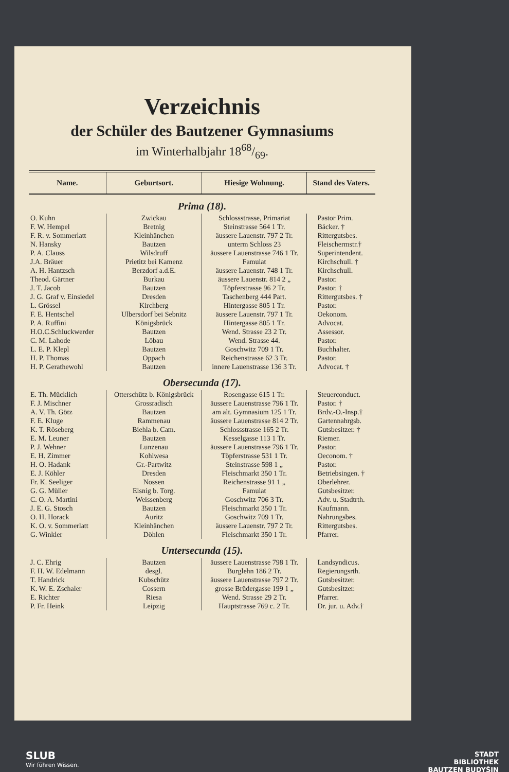Verzeichnis
der Schüler des Bautzener Gymnasiums
im Winterhalbjahr 1868/69.
| Name. | Geburtsort. | Hiesige Wohnung. | Stand des Vaters. |
| --- | --- | --- | --- |
| Prima (18). | | | |
| O. Kuhn | Zwickau | Schlossstrasse, Primariat | Pastor Prim. |
| F. W. Hempel | Bretnig | Steinstrasse 564 1 Tr. | Bäcker. † |
| F. R. v. Sommerlatt | Kleinhänchen | äussere Lauenstr. 797 2 Tr. | Rittergutsbes. |
| N. Hansky | Bautzen | unterm Schloss 23 | Fleischermstr.† |
| P. A. Clauss | Wilsdruff | äussere Lauenstrasse 746 1 Tr. | Superintendent. |
| J.A. Bräuer | Prietitz bei Kamenz | Famulat | Kirchschull. † |
| A. H. Hantzsch | Berzdorf a.d.E. | äussere Lauenstr. 748 1 Tr. | Kirchschull. |
| Theod. Gärtner | Burkau | äussere Lauenstr. 814 2 „ | Pastor. |
| J. T. Jacob | Bautzen | Töpferstrasse 96 2 Tr. | Pastor. † |
| J. G. Graf v. Einsiedel | Dresden | Taschenberg 444 Part. | Rittergutsbes. † |
| L. Grössel | Kirchberg | Hintergasse 805 1 Tr. | Pastor. |
| F. E. Hentschel | Ulbersdorf bei Sebnitz | äussere Lauenstr. 797 1 Tr. | Oekonom. |
| P. A. Ruffini | Königsbrück | Hintergasse 805 1 Tr. | Advocat. |
| H.O.C.Schluckwerder | Bautzen | Wend. Strasse 23 2 Tr. | Assessor. |
| C. M. Lahode | Löbau | Wend. Strasse 44. | Pastor. |
| L. E. P. Klepl | Bautzen | Goschwitz 709 1 Tr. | Buchhalter. |
| H. P. Thomas | Oppach | Reichenstrasse 62 3 Tr. | Pastor. |
| H. P. Gerathewohl | Bautzen | innere Lauenstrasse 136 3 Tr. | Advocat. † |
| Obersecunda (17). | | | |
| E. Th. Mücklich | Otterschütz b. Königsbrück | Rosengasse 615 1 Tr. | Steuerconduct. |
| F. J. Mischner | Grossradisch | äussere Lauenstrasse 796 1 Tr. | Pastor. † |
| A. V. Th. Götz | Bautzen | am alt. Gymnasium 125 1 Tr. | Brdv.-O.-Insp.† |
| F. E. Kluge | Rammenau | äussere Lauenstrasse 814 2 Tr. | Gartennahrgsb. |
| K. T. Röseberg | Biehla b. Cam. | Schlossstrasse 165 2 Tr. | Gutsbesitzer. † |
| E. M. Leuner | Bautzen | Kesselgasse 113 1 Tr. | Riemer. |
| P. J. Wehner | Lunzenau | äussere Lauenstrasse 796 1 Tr. | Pastor. |
| E. H. Zimmer | Kohlwesa | Töpferstrasse 531 1 Tr. | Oeconom. † |
| H. O. Hadank | Gr.-Partwitz | Steinstrasse 598 1 „ | Pastor. |
| E. J. Köhler | Dresden | Fleischmarkt 350 1 Tr. | Betriebsingen. † |
| Fr. K. Seeliger | Nossen | Reichenstrasse 91 1 „ | Oberlehrer. |
| G. G. Müller | Elsnig b. Torg. | Famulat | Gutsbesitzer. |
| C. O. A. Martini | Weissenberg | Goschwitz 706 3 Tr. | Adv. u. Stadtrth. |
| J. E. G. Stosch | Bautzen | Fleischmarkt 350 1 Tr. | Kaufmann. |
| O. H. Horack | Auritz | Goschwitz 709 1 Tr. | Nahrungsbes. |
| K. O. v. Sommerlatt | Kleinhänchen | äussere Lauenstr. 797 2 Tr. | Rittergutsbes. |
| G. Winkler | Döhlen | Fleischmarkt 350 1 Tr. | Pfarrer. |
| Untersecunda (15). | | | |
| J. C. Ehrig | Bautzen | äussere Lauenstrasse 798 1 Tr. | Landsyndicus. |
| F. H. W. Edelmann | desgl. | Burglehn 186 2 Tr. | Regierungsrth. |
| T. Handrick | Kubschütz | äussere Lauenstrasse 797 2 Tr. | Gutsbesitzer. |
| K. W. E. Zschaler | Cossern | grosse Brüdergasse 199 1 „ | Gutsbesitzer. |
| E. Richter | Riesa | Wend. Strasse 29 2 Tr. | Pfarrer. |
| P. Fr. Heink | Leipzig | Hauptstrasse 769 c. 2 Tr. | Dr. jur. u. Adv.† |
SLUB
Wir führen Wissen.
STADT
BIBLIOTHEK
BAUTZEN BUDYŠIN